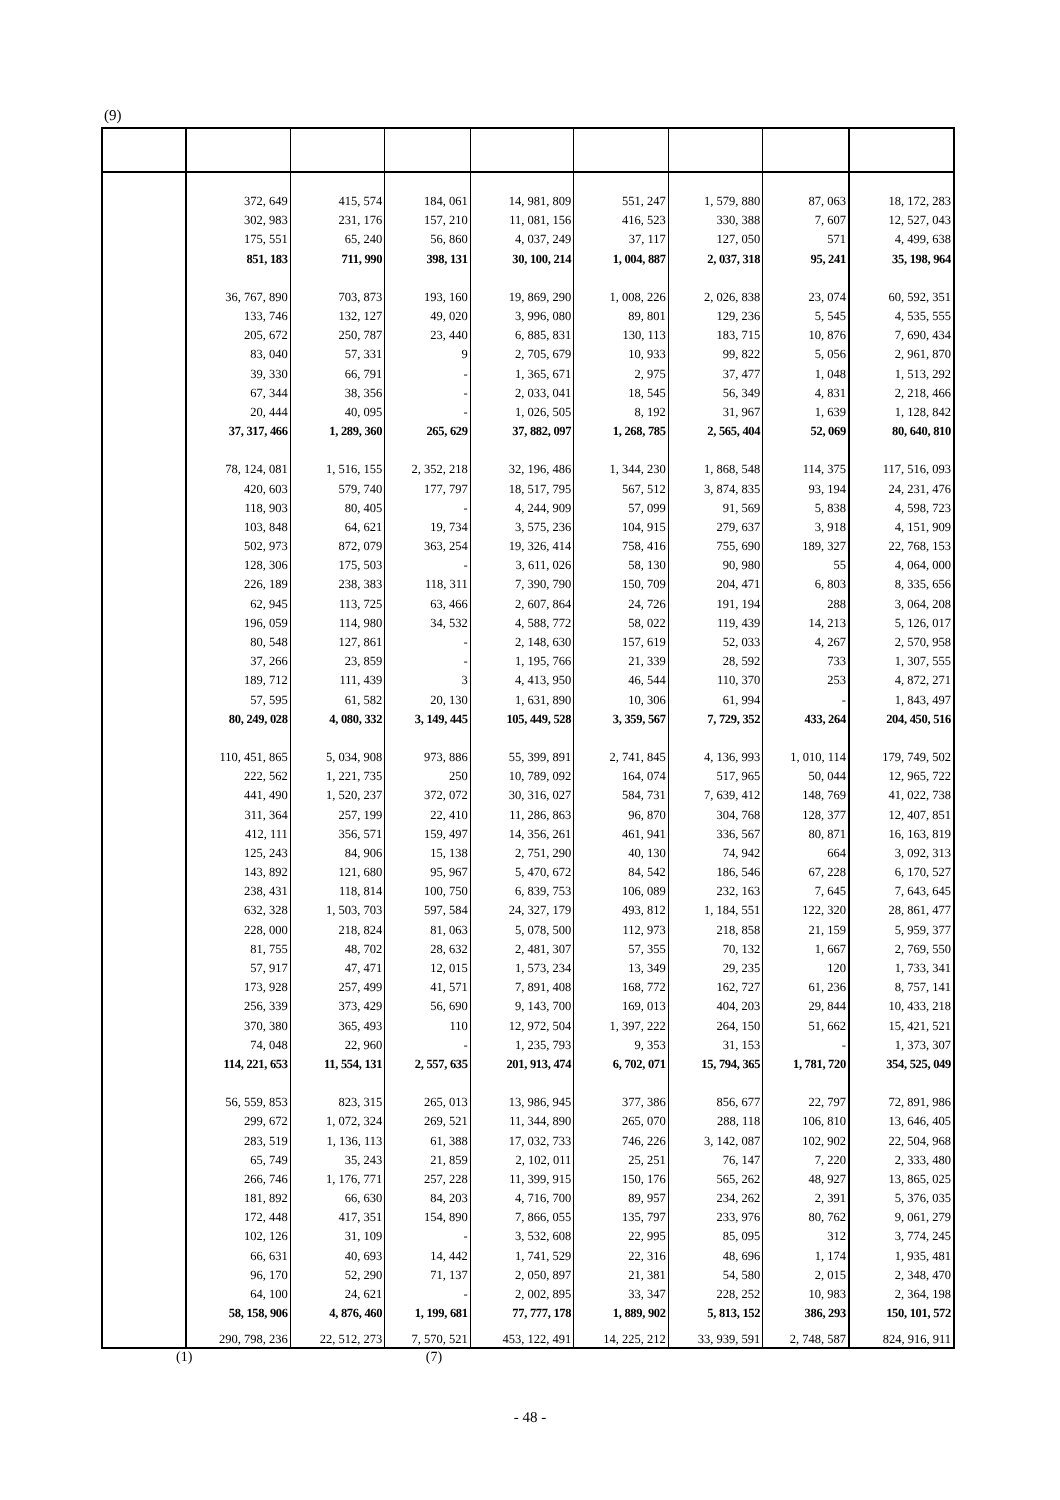(9)
| | 372, 649 | 415, 574 | 184, 061 | 14, 981, 809 | 551, 247 | 1, 579, 880 | 87, 063 | 18, 172, 283 |
| | 302, 983 | 231, 176 | 157, 210 | 11, 081, 156 | 416, 523 | 330, 388 | 7, 607 | 12, 527, 043 |
| | 175, 551 | 65, 240 | 56, 860 | 4, 037, 249 | 37, 117 | 127, 050 | 571 | 4, 499, 638 |
| | 851, 183 | 711, 990 | 398, 131 | 30, 100, 214 | 1, 004, 887 | 2, 037, 318 | 95, 241 | 35, 198, 964 |
| | 36, 767, 890 | 703, 873 | 193, 160 | 19, 869, 290 | 1, 008, 226 | 2, 026, 838 | 23, 074 | 60, 592, 351 |
| | 133, 746 | 132, 127 | 49, 020 | 3, 996, 080 | 89, 801 | 129, 236 | 5, 545 | 4, 535, 555 |
| | 205, 672 | 250, 787 | 23, 440 | 6, 885, 831 | 130, 113 | 183, 715 | 10, 876 | 7, 690, 434 |
| | 83, 040 | 57, 331 | 9 | 2, 705, 679 | 10, 933 | 99, 822 | 5, 056 | 2, 961, 870 |
| | 39, 330 | 66, 791 | - | 1, 365, 671 | 2, 975 | 37, 477 | 1, 048 | 1, 513, 292 |
| | 67, 344 | 38, 356 | - | 2, 033, 041 | 18, 545 | 56, 349 | 4, 831 | 2, 218, 466 |
| | 20, 444 | 40, 095 | - | 1, 026, 505 | 8, 192 | 31, 967 | 1, 639 | 1, 128, 842 |
| | 37, 317, 466 | 1, 289, 360 | 265, 629 | 37, 882, 097 | 1, 268, 785 | 2, 565, 404 | 52, 069 | 80, 640, 810 |
| | 78, 124, 081 | 1, 516, 155 | 2, 352, 218 | 32, 196, 486 | 1, 344, 230 | 1, 868, 548 | 114, 375 | 117, 516, 093 |
| | 420, 603 | 579, 740 | 177, 797 | 18, 517, 795 | 567, 512 | 3, 874, 835 | 93, 194 | 24, 231, 476 |
| | 118, 903 | 80, 405 | - | 4, 244, 909 | 57, 099 | 91, 569 | 5, 838 | 4, 598, 723 |
| | 103, 848 | 64, 621 | 19, 734 | 3, 575, 236 | 104, 915 | 279, 637 | 3, 918 | 4, 151, 909 |
| | 502, 973 | 872, 079 | 363, 254 | 19, 326, 414 | 758, 416 | 755, 690 | 189, 327 | 22, 768, 153 |
| | 128, 306 | 175, 503 | - | 3, 611, 026 | 58, 130 | 90, 980 | 55 | 4, 064, 000 |
| | 226, 189 | 238, 383 | 118, 311 | 7, 390, 790 | 150, 709 | 204, 471 | 6, 803 | 8, 335, 656 |
| | 62, 945 | 113, 725 | 63, 466 | 2, 607, 864 | 24, 726 | 191, 194 | 288 | 3, 064, 208 |
| | 196, 059 | 114, 980 | 34, 532 | 4, 588, 772 | 58, 022 | 119, 439 | 14, 213 | 5, 126, 017 |
| | 80, 548 | 127, 861 | - | 2, 148, 630 | 157, 619 | 52, 033 | 4, 267 | 2, 570, 958 |
| | 37, 266 | 23, 859 | - | 1, 195, 766 | 21, 339 | 28, 592 | 733 | 1, 307, 555 |
| | 189, 712 | 111, 439 | 3 | 4, 413, 950 | 46, 544 | 110, 370 | 253 | 4, 872, 271 |
| | 57, 595 | 61, 582 | 20, 130 | 1, 631, 890 | 10, 306 | 61, 994 | - | 1, 843, 497 |
| | 80, 249, 028 | 4, 080, 332 | 3, 149, 445 | 105, 449, 528 | 3, 359, 567 | 7, 729, 352 | 433, 264 | 204, 450, 516 |
| | 110, 451, 865 | 5, 034, 908 | 973, 886 | 55, 399, 891 | 2, 741, 845 | 4, 136, 993 | 1, 010, 114 | 179, 749, 502 |
| | 222, 562 | 1, 221, 735 | 250 | 10, 789, 092 | 164, 074 | 517, 965 | 50, 044 | 12, 965, 722 |
| | 441, 490 | 1, 520, 237 | 372, 072 | 30, 316, 027 | 584, 731 | 7, 639, 412 | 148, 769 | 41, 022, 738 |
| | 311, 364 | 257, 199 | 22, 410 | 11, 286, 863 | 96, 870 | 304, 768 | 128, 377 | 12, 407, 851 |
| | 412, 111 | 356, 571 | 159, 497 | 14, 356, 261 | 461, 941 | 336, 567 | 80, 871 | 16, 163, 819 |
| | 125, 243 | 84, 906 | 15, 138 | 2, 751, 290 | 40, 130 | 74, 942 | 664 | 3, 092, 313 |
| | 143, 892 | 121, 680 | 95, 967 | 5, 470, 672 | 84, 542 | 186, 546 | 67, 228 | 6, 170, 527 |
| | 238, 431 | 118, 814 | 100, 750 | 6, 839, 753 | 106, 089 | 232, 163 | 7, 645 | 7, 643, 645 |
| | 632, 328 | 1, 503, 703 | 597, 584 | 24, 327, 179 | 493, 812 | 1, 184, 551 | 122, 320 | 28, 861, 477 |
| | 228, 000 | 218, 824 | 81, 063 | 5, 078, 500 | 112, 973 | 218, 858 | 21, 159 | 5, 959, 377 |
| | 81, 755 | 48, 702 | 28, 632 | 2, 481, 307 | 57, 355 | 70, 132 | 1, 667 | 2, 769, 550 |
| | 57, 917 | 47, 471 | 12, 015 | 1, 573, 234 | 13, 349 | 29, 235 | 120 | 1, 733, 341 |
| | 173, 928 | 257, 499 | 41, 571 | 7, 891, 408 | 168, 772 | 162, 727 | 61, 236 | 8, 757, 141 |
| | 256, 339 | 373, 429 | 56, 690 | 9, 143, 700 | 169, 013 | 404, 203 | 29, 844 | 10, 433, 218 |
| | 370, 380 | 365, 493 | 110 | 12, 972, 504 | 1, 397, 222 | 264, 150 | 51, 662 | 15, 421, 521 |
| | 74, 048 | 22, 960 | - | 1, 235, 793 | 9, 353 | 31, 153 | - | 1, 373, 307 |
| | 114, 221, 653 | 11, 554, 131 | 2, 557, 635 | 201, 913, 474 | 6, 702, 071 | 15, 794, 365 | 1, 781, 720 | 354, 525, 049 |
| | 56, 559, 853 | 823, 315 | 265, 013 | 13, 986, 945 | 377, 386 | 856, 677 | 22, 797 | 72, 891, 986 |
| | 299, 672 | 1, 072, 324 | 269, 521 | 11, 344, 890 | 265, 070 | 288, 118 | 106, 810 | 13, 646, 405 |
| | 283, 519 | 1, 136, 113 | 61, 388 | 17, 032, 733 | 746, 226 | 3, 142, 087 | 102, 902 | 22, 504, 968 |
| | 65, 749 | 35, 243 | 21, 859 | 2, 102, 011 | 25, 251 | 76, 147 | 7, 220 | 2, 333, 480 |
| | 266, 746 | 1, 176, 771 | 257, 228 | 11, 399, 915 | 150, 176 | 565, 262 | 48, 927 | 13, 865, 025 |
| | 181, 892 | 66, 630 | 84, 203 | 4, 716, 700 | 89, 957 | 234, 262 | 2, 391 | 5, 376, 035 |
| | 172, 448 | 417, 351 | 154, 890 | 7, 866, 055 | 135, 797 | 233, 976 | 80, 762 | 9, 061, 279 |
| | 102, 126 | 31, 109 | - | 3, 532, 608 | 22, 995 | 85, 095 | 312 | 3, 774, 245 |
| | 66, 631 | 40, 693 | 14, 442 | 1, 741, 529 | 22, 316 | 48, 696 | 1, 174 | 1, 935, 481 |
| | 96, 170 | 52, 290 | 71, 137 | 2, 050, 897 | 21, 381 | 54, 580 | 2, 015 | 2, 348, 470 |
| | 64, 100 | 24, 621 | - | 2, 002, 895 | 33, 347 | 228, 252 | 10, 983 | 2, 364, 198 |
| | 58, 158, 906 | 4, 876, 460 | 1, 199, 681 | 77, 777, 178 | 1, 889, 902 | 5, 813, 152 | 386, 293 | 150, 101, 572 |
| | 290, 798, 236 | 22, 512, 273 | 7, 570, 521 | 453, 122, 491 | 14, 225, 212 | 33, 939, 591 | 2, 748, 587 | 824, 916, 911 |
(1) (7)
- 48 -